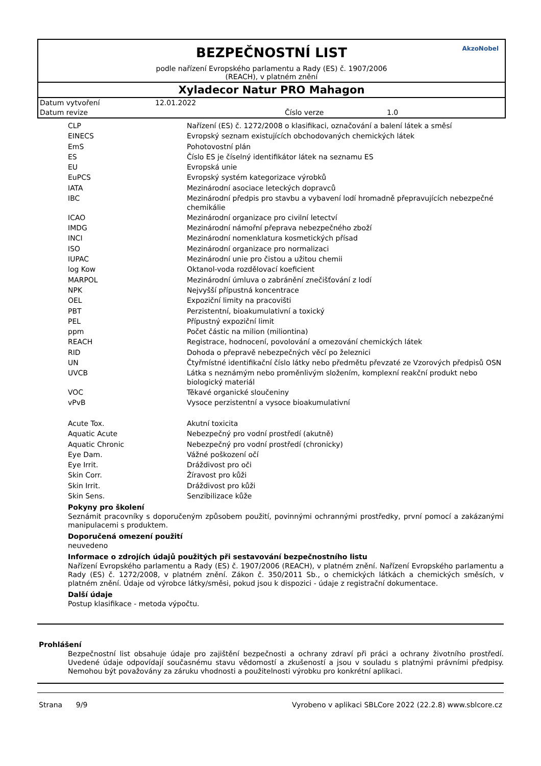AkzoNobel
BEZPEČNOSTNÍ LIST
podle nařízení Evropského parlamentu a Rady (ES) č. 1907/2006
(REACH), v platném znění
Xyladecor Natur PRO Mahagon
Datum vytvoření 12.01.2022
Datum revize Číslo verze 1.0
| CLP | Nařízení (ES) č. 1272/2008 o klasifikaci, označování a balení látek a směsí |
| EINECS | Evropský seznam existujících obchodovaných chemických látek |
| EmS | Pohotovostní plán |
| ES | Číslo ES je číselný identifikátor látek na seznamu ES |
| EU | Evropská unie |
| EuPCS | Evropský systém kategorizace výrobků |
| IATA | Mezinárodní asociace leteckých dopravců |
| IBC | Mezinárodní předpis pro stavbu a vybavení lodí hromadně přepravujících nebezpečné chemikálie |
| ICAO | Mezinárodní organizace pro civilní letectví |
| IMDG | Mezinárodní námořní přeprava nebezpečného zboží |
| INCI | Mezinárodní nomenklatura kosmetických přísad |
| ISO | Mezinárodní organizace pro normalizaci |
| IUPAC | Mezinárodní unie pro čistou a užitou chemii |
| log Kow | Oktanol-voda rozdělovací koeficient |
| MARPOL | Mezinárodní úmluva o zabránění znečišťování z lodí |
| NPK | Nejvyšší přípustná koncentrace |
| OEL | Expoziční limity na pracovišti |
| PBT | Perzistentní, bioakumulativní a toxický |
| PEL | Přípustný expoziční limit |
| ppm | Počet částic na milion (miliontina) |
| REACH | Registrace, hodnocení, povolování a omezování chemických látek |
| RID | Dohoda o přepravě nebezpečných věcí po železnici |
| UN | Čtyřmístné identifikační číslo látky nebo předmětu převzaté ze Vzorových předpisů OSN |
| UVCB | Látka s neznámým nebo proměnlivým složením, komplexní reakční produkt nebo biologický materiál |
| VOC | Těkavé organické sloučeniny |
| vPvB | Vysoce perzistentní a vysoce bioakumulativní |
| Acute Tox. | Akutní toxicita |
| Aquatic Acute | Nebezpečný pro vodní prostředí (akutně) |
| Aquatic Chronic | Nebezpečný pro vodní prostředí (chronicky) |
| Eye Dam. | Vážné poškození očí |
| Eye Irrit. | Dráždivost pro oči |
| Skin Corr. | Žíravost pro kůži |
| Skin Irrit. | Dráždivost pro kůži |
| Skin Sens. | Senzibilizace kůže |
Pokyny pro školení
Seznámit pracovníky s doporučeným způsobem použití, povinnými ochrannými prostředky, první pomocí a zakázanými manipulacemi s produktem.
Doporučená omezení použití
neuvedeno
Informace o zdrojích údajů použitých při sestavování bezpečnostního listu
Nařízení Evropského parlamentu a Rady (ES) č. 1907/2006 (REACH), v platném znění. Nařízení Evropského parlamentu a Rady (ES) č. 1272/2008, v platném znění. Zákon č. 350/2011 Sb., o chemických látkách a chemických směsích, v platném znění. Údaje od výrobce látky/směsi, pokud jsou k dispozici - údaje z registrační dokumentace.
Další údaje
Postup klasifikace - metoda výpočtu.
Prohlášení
Bezpečnostní list obsahuje údaje pro zajištění bezpečnosti a ochrany zdraví při práci a ochrany životního prostředí. Uvedené údaje odpovídají současnému stavu vědomostí a zkušeností a jsou v souladu s platnými právními předpisy. Nemohou být považovány za záruku vhodnosti a použitelnosti výrobku pro konkrétní aplikaci.
Strana 9/9 Vyrobeno v aplikaci SBLCore 2022 (22.2.8) www.sblcore.cz